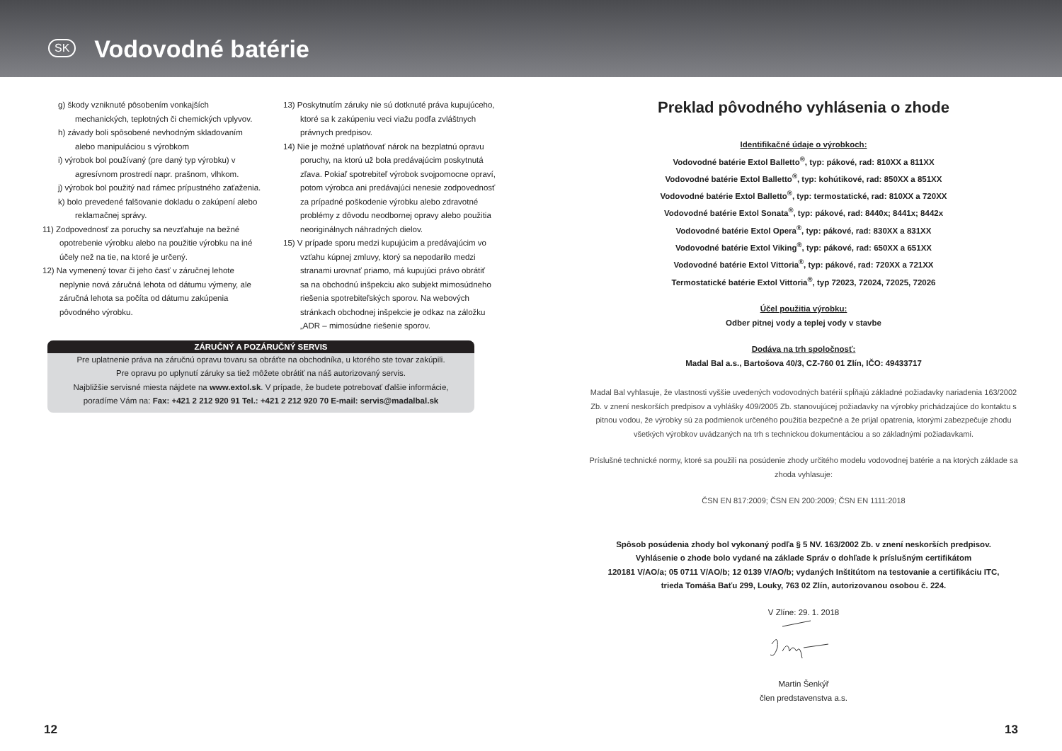SK
Vodovodné batérie
g) škody vzniknuté pôsobením vonkajších mechanických, teplotných či chemických vplyvov.
h) závady boli spôsobené nevhodným skladovaním alebo manipuláciou s výrobkom
i) výrobok bol používaný (pre daný typ výrobku) v agresívnom prostredí napr. prašnom, vlhkom.
j) výrobok bol použitý nad rámec prípustného zaťaženia.
k) bolo prevedené falšovanie dokladu o zakúpení alebo reklamačnej správy.
11) Zodpovednosť za poruchy sa nevzťahuje na bežné opotrebenie výrobku alebo na použitie výrobku na iné účely než na tie, na ktoré je určený.
12) Na vymenený tovar či jeho časť v záručnej lehote neplynie nová záručná lehota od dátumu výmeny, ale záručná lehota sa počíta od dátumu zakúpenia pôvodného výrobku.
13) Poskytnutím záruky nie sú dotknuté práva kupujúceho, ktoré sa k zakúpeniu veci viažu podľa zvláštnych právnych predpisov.
14) Nie je možné uplatňovať nárok na bezplatnú opravu poruchy, na ktorú už bola predávajúcim poskytnutá zľava. Pokiaľ spotrebiteľ výrobok svojpomocne opraví, potom výrobca ani predávajúci nenesie zodpovednosť za prípadné poškodenie výrobku alebo zdravotné problémy z dôvodu neodbornej opravy alebo použitia neoriginálnych náhradných dielov.
15) V prípade sporu medzi kupujúcim a predávajúcim vo vzťahu kúpnej zmluvy, ktorý sa nepodarilo medzi stranami urovnať priamo, má kupujúci právo obrátiť sa na obchodnú inšpekciu ako subjekt mimosúdneho riešenia spotrebiteľských sporov. Na webových stránkach obchodnej inšpekcie je odkaz na záložku „ADR – mimosúdne riešenie sporov.
ZÁRUČNÝ A POZÁRUČNÝ SERVIS
Pre uplatnenie práva na záručnú opravu tovaru sa obráťte na obchodníka, u ktorého ste tovar zakúpili.
Pre opravu po uplynutí záruky sa tiež môžete obrátiť na náš autorizovaný servis.
Najbližšie servisné miesta nájdete na www.extol.sk. V prípade, že budete potrebovať ďalšie informácie,
poradíme Vám na: Fax: +421 2 212 920 91 Tel.: +421 2 212 920 70 E-mail: servis@madalbal.sk
Preklad pôvodného vyhlásenia o zhode
Identifikačné údaje o výrobkoch:
Vodovodné batérie Extol Balletto<sup>®</sup>, typ: pákové, rad: 810XX a 811XX
Vodovodné batérie Extol Balletto<sup>®</sup>, typ: kohútikové, rad: 850XX a 851XX
Vodovodné batérie Extol Balletto<sup>®</sup>, typ: termostatické, rad: 810XX a 720XX
Vodovodné batérie Extol Sonata<sup>®</sup>, typ: pákové, rad: 8440x; 8441x; 8442x
Vodovodné batérie Extol Opera<sup>®</sup>, typ: pákové, rad: 830XX a 831XX
Vodovodné batérie Extol Viking<sup>®</sup>, typ: pákové, rad: 650XX a 651XX
Vodovodné batérie Extol Vittoria<sup>®</sup>, typ: pákové, rad: 720XX a 721XX
Termostatické batérie Extol Vittoria<sup>®</sup>, typ 72023, 72024, 72025, 72026
Účel použitia výrobku:
Odber pitnej vody a teplej vody v stavbe
Dodáva na trh spoločnosť:
Madal Bal a.s., Bartošova 40/3, CZ-760 01 Zlín, IČO: 49433717
Madal Bal vyhlasuje, že vlastnosti vyššie uvedených vodovodných batérií spĺňajú základné požiadavky nariadenia 163/2002 Zb. v znení neskorších predpisov a vyhlášky 409/2005 Zb. stanovujúcej požiadavky na výrobky prichádzajúce do kontaktu s pitnou vodou, že výrobky sú za podmienok určeného použitia bezpečné a že prijal opatrenia, ktorými zabezpečuje zhodu všetkých výrobkov uvádzaných na trh s technickou dokumentáciou a so základnými požiadavkami.
Príslušné technické normy, ktoré sa použili na posúdenie zhody určitého modelu vodovodnej batérie a na ktorých základe sa zhoda vyhlasuje:
ČSN EN 817:2009; ČSN EN 200:2009; ČSN EN 1111:2018
Spôsob posúdenia zhody bol vykonaný podľa § 5 NV. 163/2002 Zb. v znení neskorších predpisov.
Vyhlásenie o zhode bolo vydané na základe Správ o dohľade k príslušným certifikátom
120181 V/AO/a; 05 0711 V/AO/b; 12 0139 V/AO/b; vydaných Inštitútom na testovanie a certifikáciu ITC,
trieda Tomáša Baťu 299, Louky, 763 02 Zlín, autorizovanou osobou č. 224.
V Zlíne: 29. 1. 2018
Martin Šenkýř
člen predstavenstva a.s.
12 13